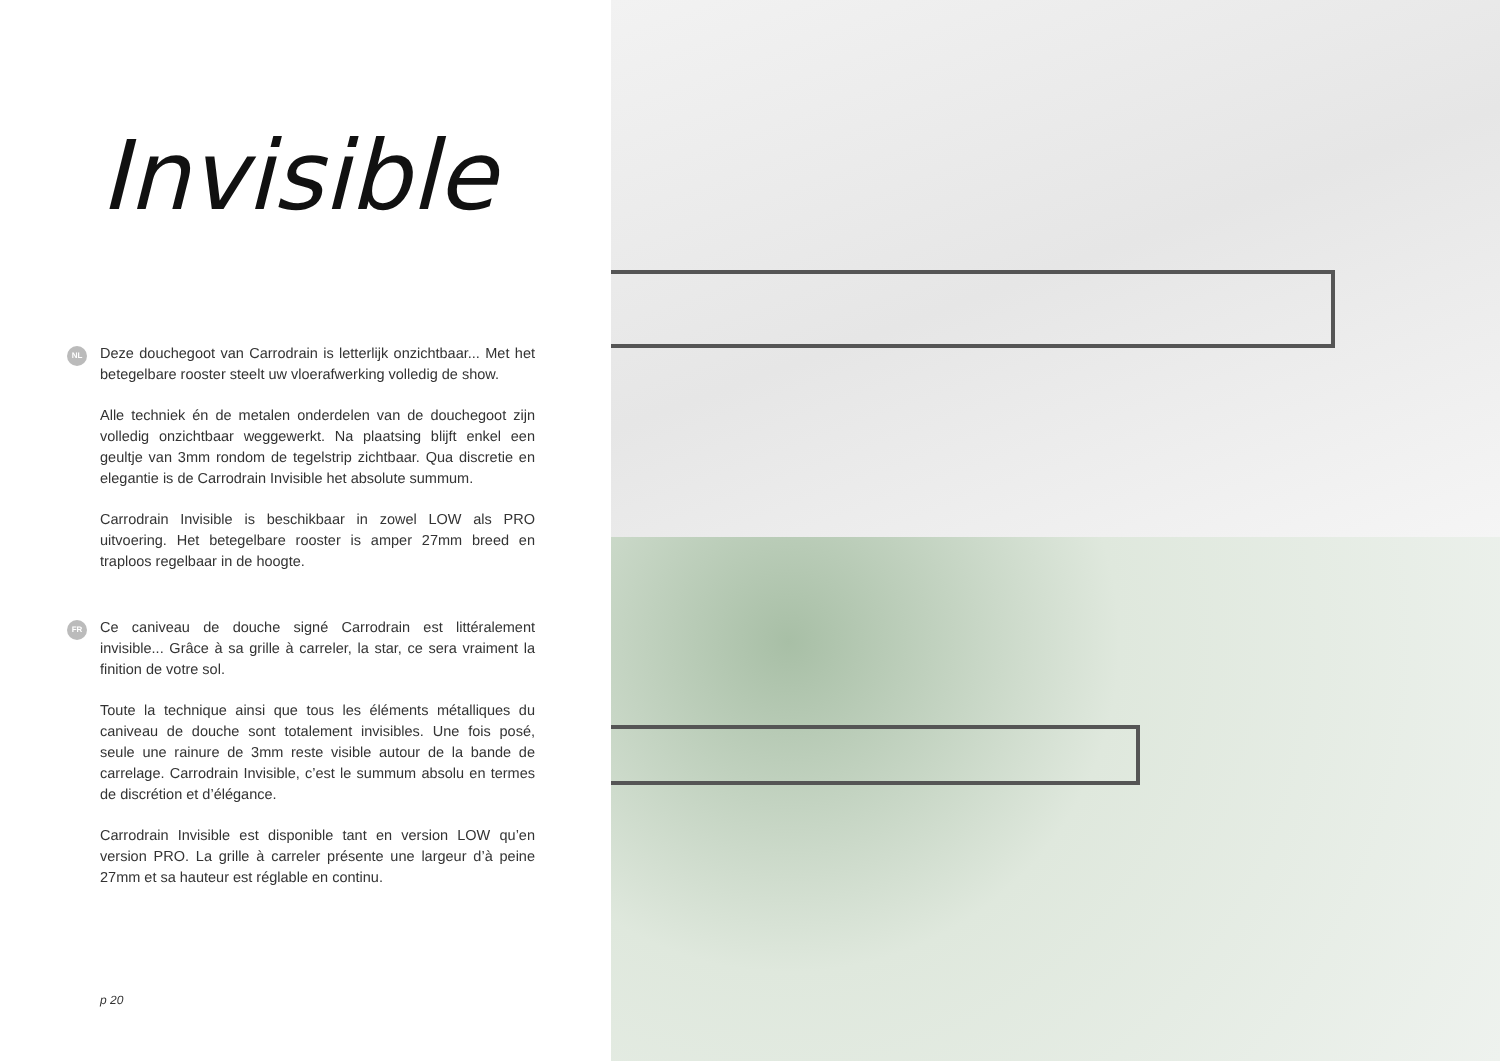Invisible
NL
Deze douchegoot van Carrodrain is letterlijk onzichtbaar... Met het betegelbare rooster steelt uw vloerafwerking volledig de show.
Alle techniek én de metalen onderdelen van de douchegoot zijn volledig onzichtbaar weggewerkt. Na plaatsing blijft enkel een geultje van 3mm rondom de tegelstrip zichtbaar. Qua discretie en elegantie is de Carrodrain Invisible het absolute summum.
Carrodrain Invisible is beschikbaar in zowel LOW als PRO uitvoering. Het betegelbare rooster is amper 27mm breed en traploos regelbaar in de hoogte.
FR
Ce caniveau de douche signé Carrodrain est littéralement invisible... Grâce à sa grille à carreler, la star, ce sera vraiment la finition de votre sol.
Toute la technique ainsi que tous les éléments métalliques du caniveau de douche sont totalement invisibles. Une fois posé, seule une rainure de 3mm reste visible autour de la bande de carrelage. Carrodrain Invisible, c’est le summum absolu en termes de discrétion et d’élégance.
Carrodrain Invisible est disponible tant en version LOW qu’en version PRO. La grille à carreler présente une largeur d’à peine 27mm et sa hauteur est réglable en continu.
p 20